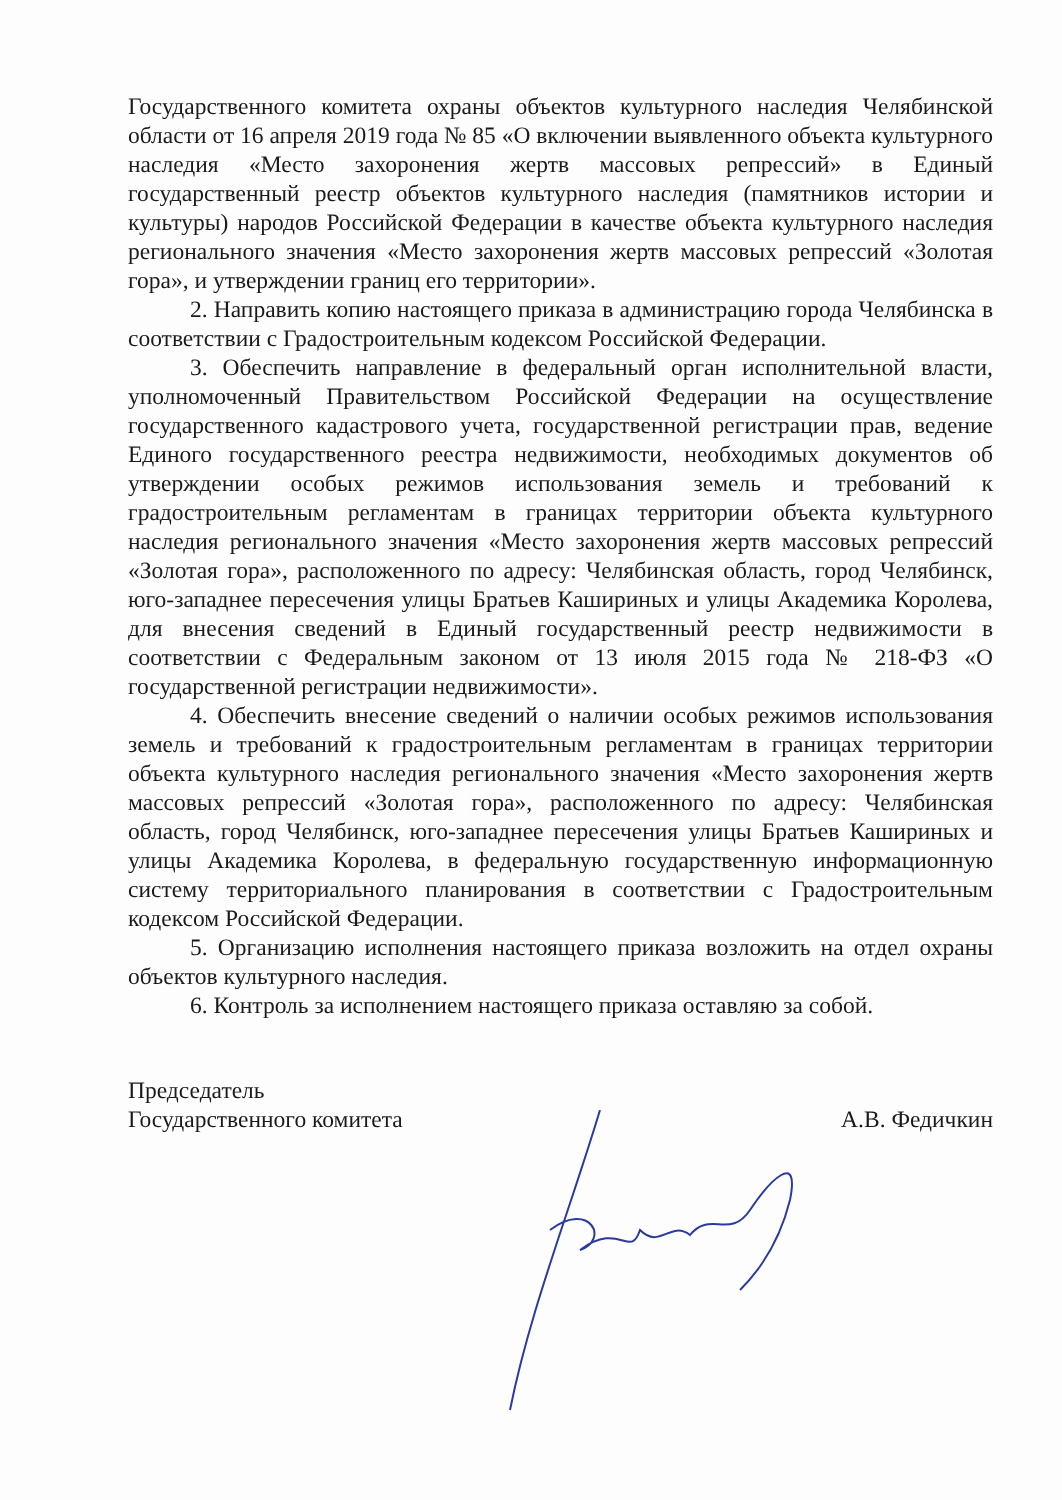Государственного комитета охраны объектов культурного наследия Челябинской области от 16 апреля 2019 года № 85 «О включении выявленного объекта культурного наследия «Место захоронения жертв массовых репрессий» в Единый государственный реестр объектов культурного наследия (памятников истории и культуры) народов Российской Федерации в качестве объекта культурного наследия регионального значения «Место захоронения жертв массовых репрессий «Золотая гора», и утверждении границ его территории».
2. Направить копию настоящего приказа в администрацию города Челябинска в соответствии с Градостроительным кодексом Российской Федерации.
3. Обеспечить направление в федеральный орган исполнительной власти, уполномоченный Правительством Российской Федерации на осуществление государственного кадастрового учета, государственной регистрации прав, ведение Единого государственного реестра недвижимости, необходимых документов об утверждении особых режимов использования земель и требований к градостроительным регламентам в границах территории объекта культурного наследия регионального значения «Место захоронения жертв массовых репрессий «Золотая гора», расположенного по адресу: Челябинская область, город Челябинск, юго-западнее пересечения улицы Братьев Кашириных и улицы Академика Королева, для внесения сведений в Единый государственный реестр недвижимости в соответствии с Федеральным законом от 13 июля 2015 года № 218-ФЗ «О государственной регистрации недвижимости».
4. Обеспечить внесение сведений о наличии особых режимов использования земель и требований к градостроительным регламентам в границах территории объекта культурного наследия регионального значения «Место захоронения жертв массовых репрессий «Золотая гора», расположенного по адресу: Челябинская область, город Челябинск, юго-западнее пересечения улицы Братьев Кашириных и улицы Академика Королева, в федеральную государственную информационную систему территориального планирования в соответствии с Градостроительным кодексом Российской Федерации.
5. Организацию исполнения настоящего приказа возложить на отдел охраны объектов культурного наследия.
6. Контроль за исполнением настоящего приказа оставляю за собой.
Председатель
Государственного комитета
А.В. Федичкин